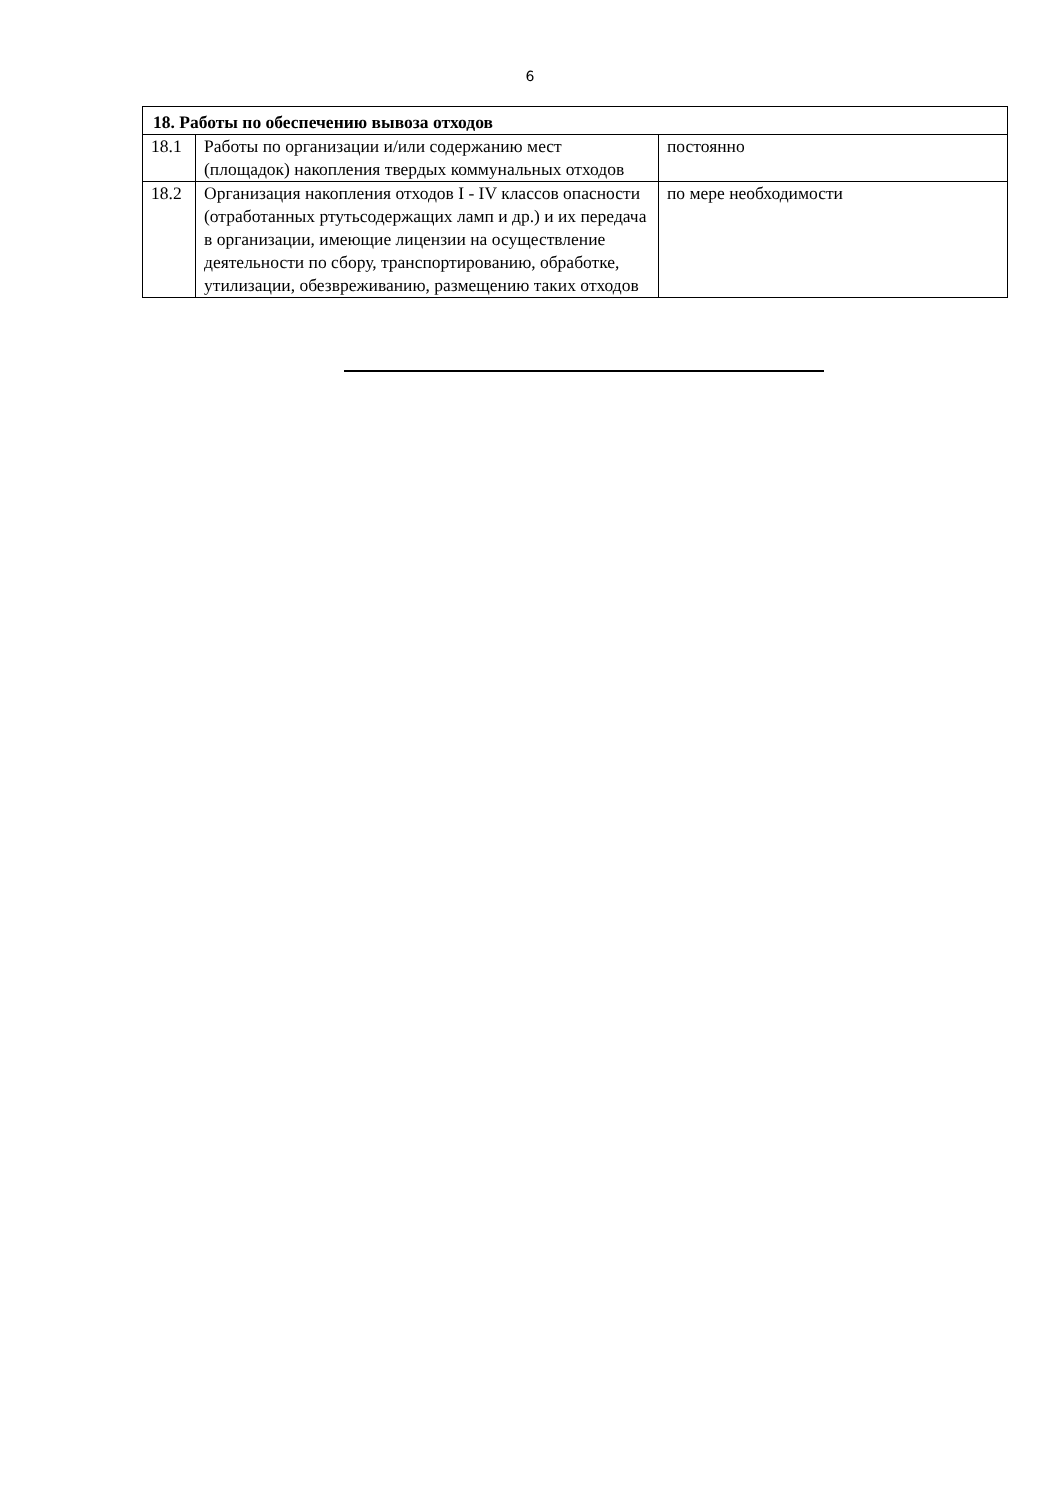6
| 18. Работы по обеспечению вывоза отходов | | |
| --- | --- | --- |
| 18.1 | Работы по организации и/или содержанию мест (площадок) накопления твердых коммунальных отходов | постоянно |
| 18.2 | Организация накопления отходов I - IV классов опасности (отработанных ртутьсодержащих ламп и др.) и их передача в организации, имеющие лицензии на осуществление деятельности по сбору, транспортированию, обработке, утилизации, обезвреживанию, размещению таких отходов | по мере необходимости |